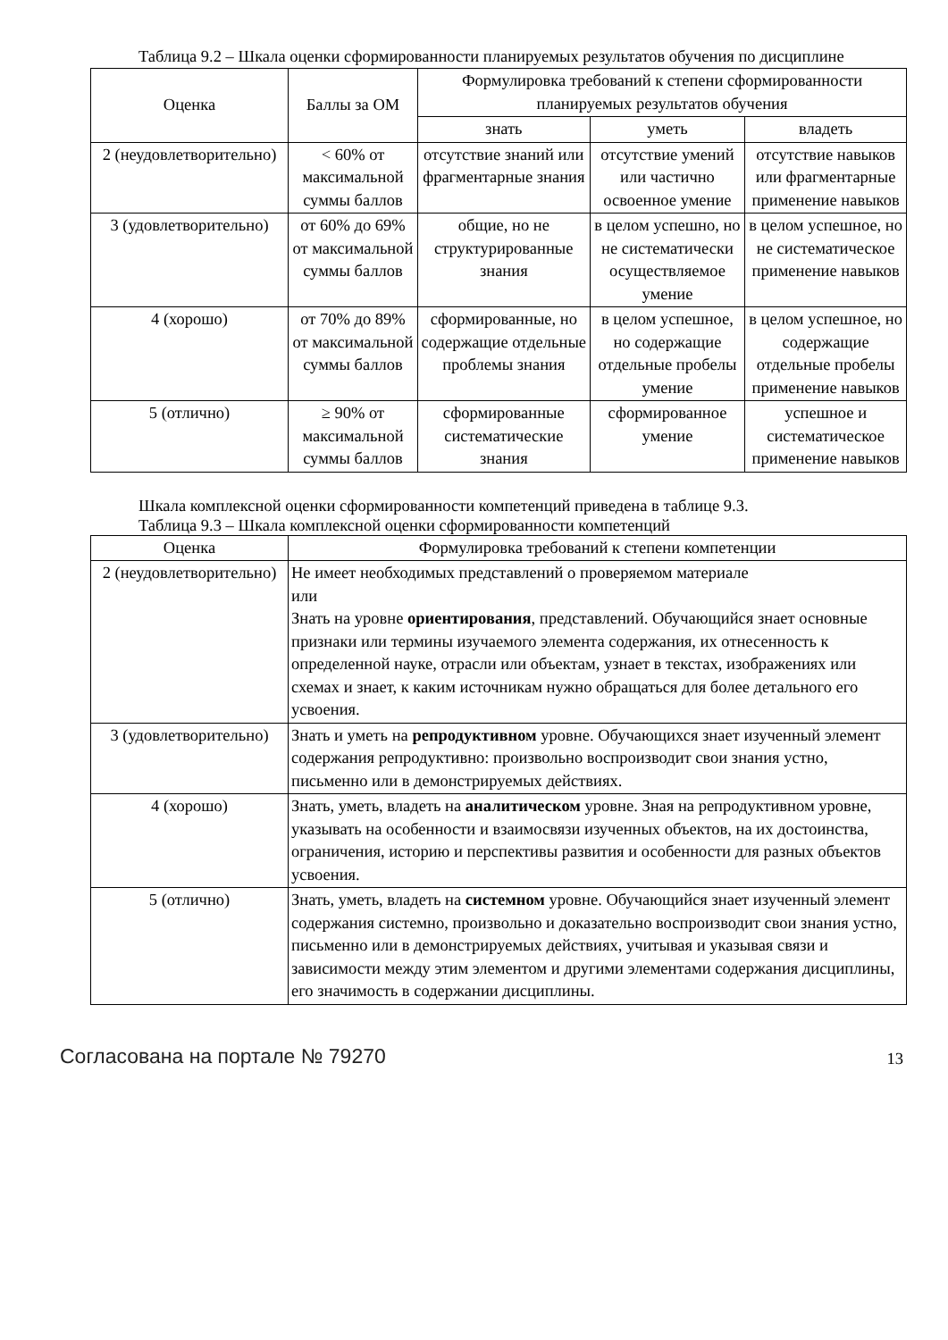Таблица 9.2 – Шкала оценки сформированности планируемых результатов обучения по дисциплине
| Оценка | Баллы за ОМ | Формулировка требований к степени сформированности планируемых результатов обучения | | |
| --- | --- | --- | --- | --- |
| | | знать | уметь | владеть |
| 2 (неудовлетворительно) | < 60% от максимальной суммы баллов | отсутствие знаний или фрагментарные знания | отсутствие умений или частично освоенное умение | отсутствие навыков или фрагментарные применение навыков |
| 3 (удовлетворительно) | от 60% до 69% от максимальной суммы баллов | общие, но не структурированные знания | в целом успешно, но не систематически осуществляемое умение | в целом успешное, но не систематическое применение навыков |
| 4 (хорошо) | от 70% до 89% от максимальной суммы баллов | сформированные, но содержащие отдельные проблемы знания | в целом успешное, но содержащие отдельные пробелы умение | в целом успешное, но содержащие отдельные пробелы применение навыков |
| 5 (отлично) | ≥ 90% от максимальной суммы баллов | сформированные систематические знания | сформированное умение | успешное и систематическое применение навыков |
Шкала комплексной оценки сформированности компетенций приведена в таблице 9.3.
Таблица 9.3 – Шкала комплексной оценки сформированности компетенций
| Оценка | Формулировка требований к степени компетенции |
| --- | --- |
| 2 (неудовлетворительно) | Не имеет необходимых представлений о проверяемом материале или Знать на уровне ориентирования , представлений. Обучающийся знает основные признаки или термины изучаемого элемента содержания, их отнесенность к определенной науке, отрасли или объектам, узнает в текстах, изображениях или схемах и знает, к каким источникам нужно обращаться для более детального его усвоения. |
| 3 (удовлетворительно) | Знать и уметь на репродуктивном уровне. Обучающихся знает изученный элемент содержания репродуктивно: произвольно воспроизводит свои знания устно, письменно или в демонстрируемых действиях. |
| 4 (хорошо) | Знать, уметь, владеть на аналитическом уровне. Зная на репродуктивном уровне, указывать на особенности и взаимосвязи изученных объектов, на их достоинства, ограничения, историю и перспективы развития и особенности для разных объектов усвоения. |
| 5 (отлично) | Знать, уметь, владеть на системном уровне. Обучающийся знает изученный элемент содержания системно, произвольно и доказательно воспроизводит свои знания устно, письменно или в демонстрируемых действиях, учитывая и указывая связи и зависимости между этим элементом и другими элементами содержания дисциплины, его значимость в содержании дисциплины. |
Согласована на портале № 79270 13